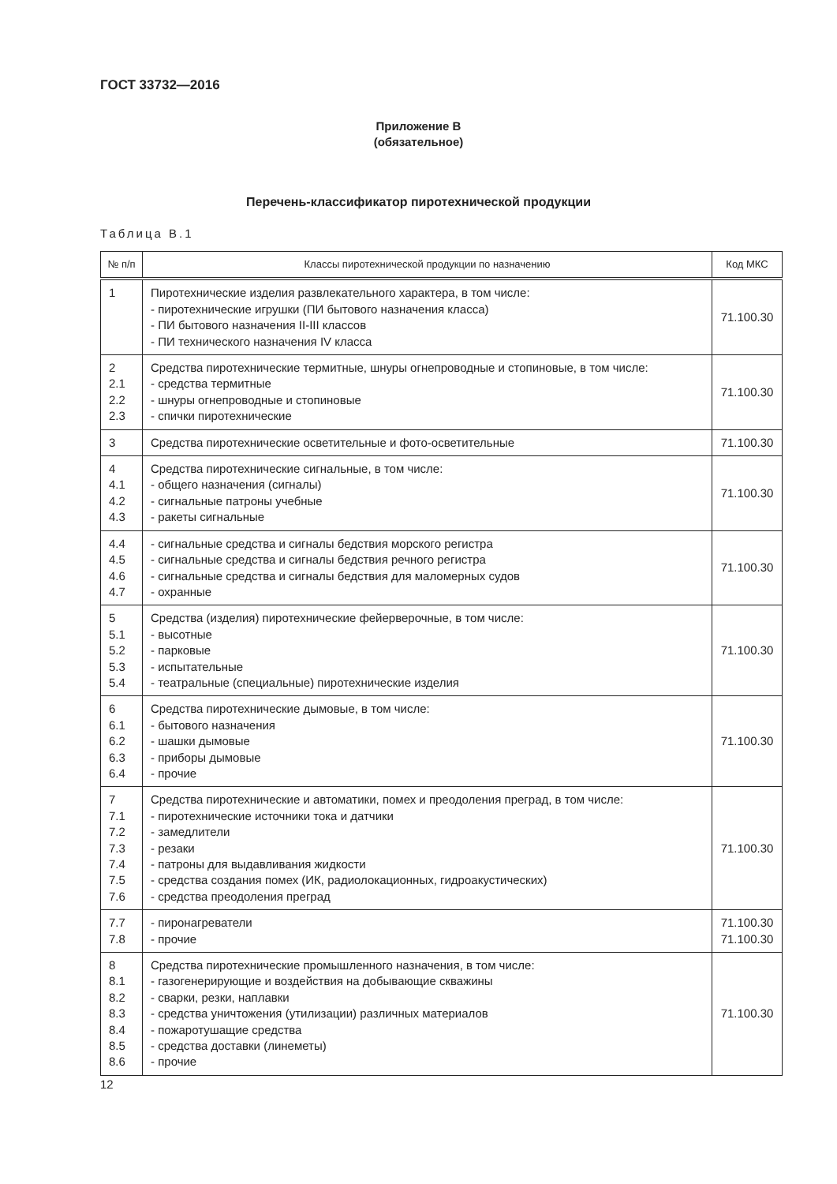ГОСТ 33732—2016
Приложение В
(обязательное)
Перечень-классификатор пиротехнической продукции
Таблица В.1
| № п/п | Классы пиротехнической продукции по назначению | Код МКС |
| --- | --- | --- |
| 1 | Пиротехнические изделия развлекательного характера, в том числе: - пиротехнические игрушки (ПИ бытового назначения класса) - ПИ бытового назначения II-III классов - ПИ технического назначения IV класса | 71.100.30 |
| 2 2.1 2.2 2.3 | Средства пиротехнические термитные, шнуры огнепроводные и стопиновые, в том числе: - средства термитные - шнуры огнепроводные и стопиновые - спички пиротехнические | 71.100.30 |
| 3 | Средства пиротехнические осветительные и фото-осветительные | 71.100.30 |
| 4 4.1 4.2 4.3 | Средства пиротехнические сигнальные, в том числе: - общего назначения (сигналы) - сигнальные патроны учебные - ракеты сигнальные | 71.100.30 |
| 4.4 4.5 4.6 4.7 | - сигнальные средства и сигналы бедствия морского регистра - сигнальные средства и сигналы бедствия речного регистра - сигнальные средства и сигналы бедствия для маломерных судов - охранные | 71.100.30 |
| 5 5.1 5.2 5.3 5.4 | Средства (изделия) пиротехнические фейерверочные, в том числе: - высотные - парковые - испытательные - театральные (специальные) пиротехнические изделия | 71.100.30 |
| 6 6.1 6.2 6.3 6.4 | Средства пиротехнические дымовые, в том числе: - бытового назначения - шашки дымовые - приборы дымовые - прочие | 71.100.30 |
| 7 7.1 7.2 7.3 7.4 7.5 7.6 | Средства пиротехнические и автоматики, помех и преодоления преград, в том числе: - пиротехнические источники тока и датчики - замедлители - резаки - патроны для выдавливания жидкости - средства создания помех (ИК, радиолокационных, гидроакустических) - средства преодоления преград | 71.100.30 |
| 7.7 7.8 | - пиронагреватели - прочие | 71.100.30 71.100.30 |
| 8 8.1 8.2 8.3 8.4 8.5 8.6 | Средства пиротехнические промышленного назначения, в том числе: - газогенерирующие и воздействия на добывающие скважины - сварки, резки, наплавки - средства уничтожения (утилизации) различных материалов - пожаротушащие средства - средства доставки (линеметы) - прочие | 71.100.30 |
12